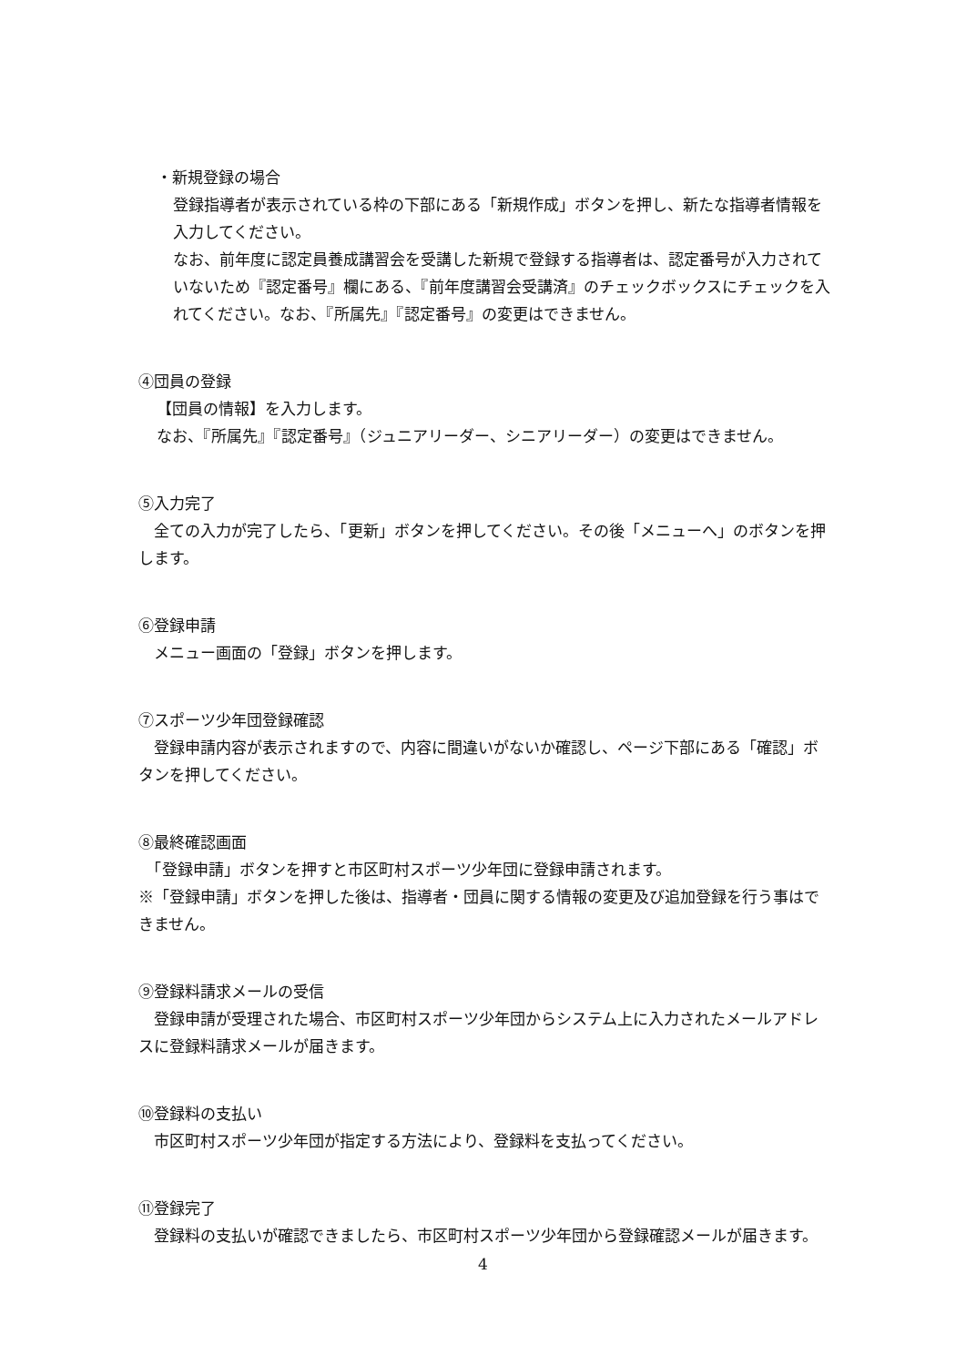・新規登録の場合
登録指導者が表示されている枠の下部にある「新規作成」ボタンを押し、新たな指導者情報を入力してください。
なお、前年度に認定員養成講習会を受講した新規で登録する指導者は、認定番号が入力されていないため『認定番号』欄にある、『前年度講習会受講済』のチェックボックスにチェックを入れてください。なお、『所属先』『認定番号』の変更はできません。
④団員の登録
【団員の情報】を入力します。
なお、『所属先』『認定番号』（ジュニアリーダー、シニアリーダー）の変更はできません。
⑤入力完了
　全ての入力が完了したら、「更新」ボタンを押してください。その後「メニューへ」のボタンを押します。
⑥登録申請
　メニュー画面の「登録」ボタンを押します。
⑦スポーツ少年団登録確認
　登録申請内容が表示されますので、内容に間違いがないか確認し、ページ下部にある「確認」ボタンを押してください。
⑧最終確認画面
　「登録申請」ボタンを押すと市区町村スポーツ少年団に登録申請されます。
※「登録申請」ボタンを押した後は、指導者・団員に関する情報の変更及び追加登録を行う事はできません。
⑨登録料請求メールの受信
　登録申請が受理された場合、市区町村スポーツ少年団からシステム上に入力されたメールアドレスに登録料請求メールが届きます。
⑩登録料の支払い
　市区町村スポーツ少年団が指定する方法により、登録料を支払ってください。
⑪登録完了
　登録料の支払いが確認できましたら、市区町村スポーツ少年団から登録確認メールが届きます。
4